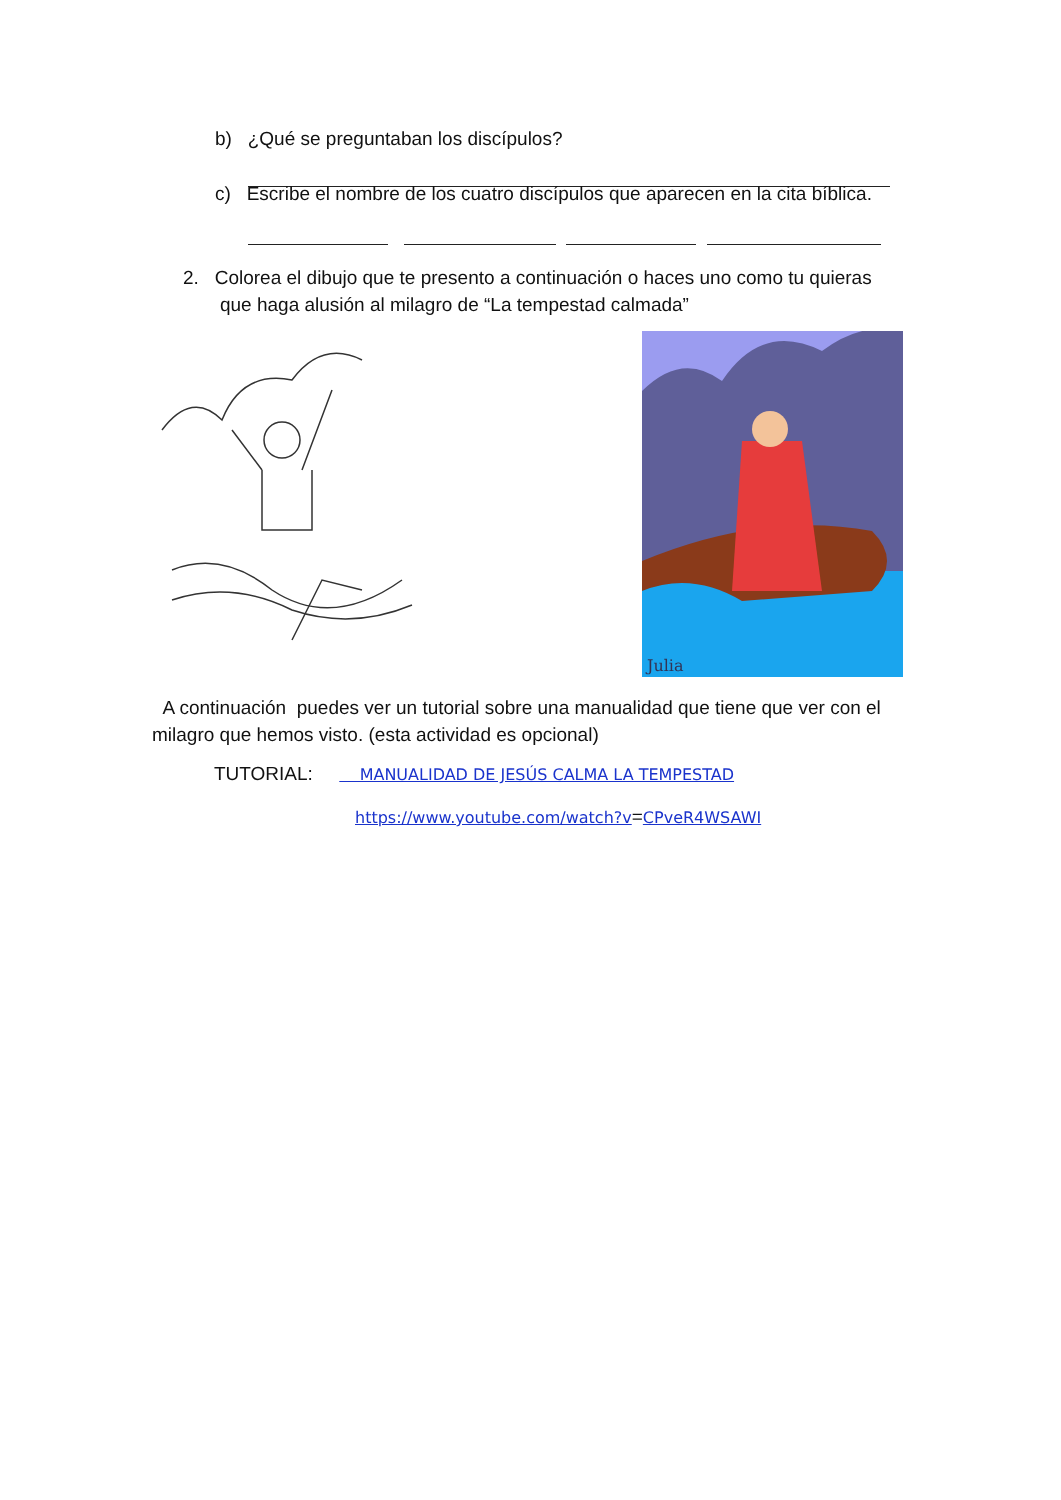b) ¿Qué se preguntaban los discípulos?
c) Escribe el nombre de los cuatro discípulos que aparecen en la cita bíblica.
2. Colorea el dibujo que te presento a continuación o haces uno como tu quieras
que haga alusión al milagro de “La tempestad calmada”
Julia
A continuación puedes ver un tutorial sobre una manualidad que tiene que ver con el milagro que hemos visto. (esta actividad es opcional)
TUTORIAL: MANUALIDAD DE JESÚS CALMA LA TEMPESTAD
https://www.youtube.com/watch?v=CPveR4WSAWI